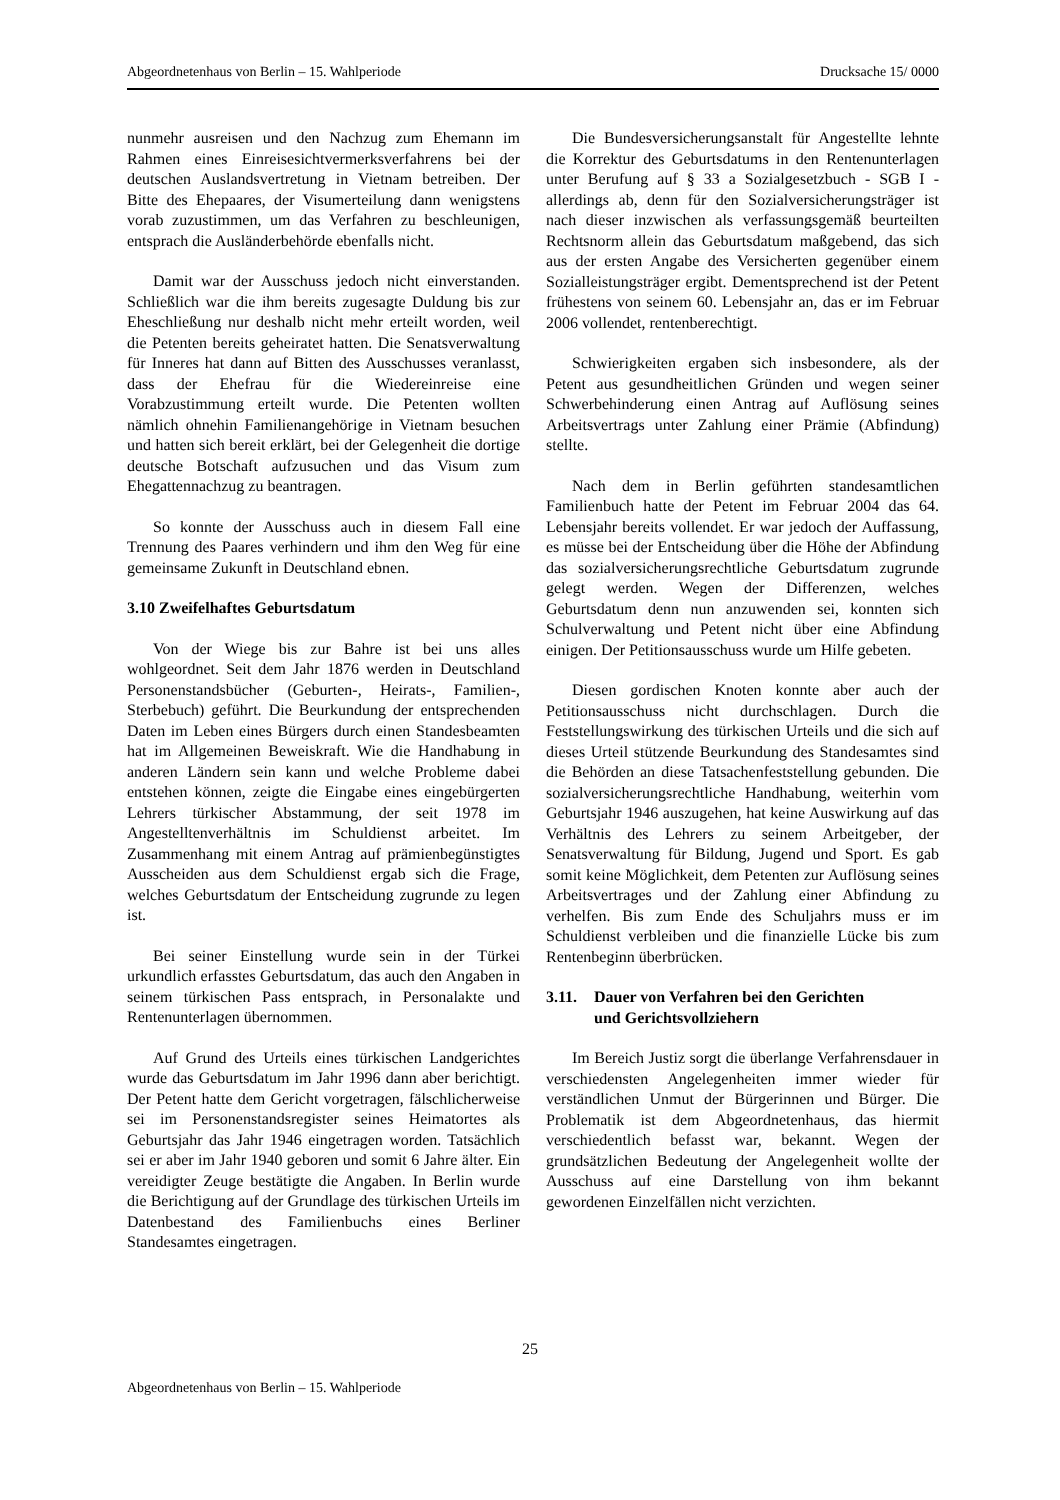Abgeordnetenhaus von Berlin – 15. Wahlperiode Drucksache 15/ 0000
nunmehr ausreisen und den Nachzug zum Ehemann im Rahmen eines Einreisesichtvermerksverfahrens bei der deutschen Auslandsvertretung in Vietnam betreiben. Der Bitte des Ehepaares, der Visumerteilung dann wenigstens vorab zuzustimmen, um das Verfahren zu beschleunigen, entsprach die Ausländerbehörde ebenfalls nicht.
Damit war der Ausschuss jedoch nicht einverstanden. Schließlich war die ihm bereits zugesagte Duldung bis zur Eheschließung nur deshalb nicht mehr erteilt worden, weil die Petenten bereits geheiratet hatten. Die Senatsverwaltung für Inneres hat dann auf Bitten des Ausschusses veranlasst, dass der Ehefrau für die Wiedereinreise eine Vorabzustimmung erteilt wurde. Die Petenten wollten nämlich ohnehin Familienangehörige in Vietnam besuchen und hatten sich bereit erklärt, bei der Gelegenheit die dortige deutsche Botschaft aufzusuchen und das Visum zum Ehegattennachzug zu beantragen.
So konnte der Ausschuss auch in diesem Fall eine Trennung des Paares verhindern und ihm den Weg für eine gemeinsame Zukunft in Deutschland ebnen.
3.10 Zweifelhaftes Geburtsdatum
Von der Wiege bis zur Bahre ist bei uns alles wohlgeordnet. Seit dem Jahr 1876 werden in Deutschland Personenstandsbücher (Geburten-, Heirats-, Familien-, Sterbebuch) geführt. Die Beurkundung der entsprechenden Daten im Leben eines Bürgers durch einen Standesbeamten hat im Allgemeinen Beweiskraft. Wie die Handhabung in anderen Ländern sein kann und welche Probleme dabei entstehen können, zeigte die Eingabe eines eingebürgerten Lehrers türkischer Abstammung, der seit 1978 im Angestelltenverhältnis im Schuldienst arbeitet. Im Zusammenhang mit einem Antrag auf prämienbegünstigtes Ausscheiden aus dem Schuldienst ergab sich die Frage, welches Geburtsdatum der Entscheidung zugrunde zu legen ist.
Bei seiner Einstellung wurde sein in der Türkei urkundlich erfasstes Geburtsdatum, das auch den Angaben in seinem türkischen Pass entsprach, in Personalakte und Rentenunterlagen übernommen.
Auf Grund des Urteils eines türkischen Landgerichtes wurde das Geburtsdatum im Jahr 1996 dann aber berichtigt. Der Petent hatte dem Gericht vorgetragen, fälschlicherweise sei im Personenstandsregister seines Heimatortes als Geburtsjahr das Jahr 1946 eingetragen worden. Tatsächlich sei er aber im Jahr 1940 geboren und somit 6 Jahre älter. Ein vereidigter Zeuge bestätigte die Angaben. In Berlin wurde die Berichtigung auf der Grundlage des türkischen Urteils im Datenbestand des Familienbuchs eines Berliner Standesamtes eingetragen.
Die Bundesversicherungsanstalt für Angestellte lehnte die Korrektur des Geburtsdatums in den Rentenunterlagen unter Berufung auf § 33 a Sozialgesetzbuch - SGB I - allerdings ab, denn für den Sozialversicherungsträger ist nach dieser inzwischen als verfassungsgemäß beurteilten Rechtsnorm allein das Geburtsdatum maßgebend, das sich aus der ersten Angabe des Versicherten gegenüber einem Sozialleistungsträger ergibt. Dementsprechend ist der Petent frühestens von seinem 60. Lebensjahr an, das er im Februar 2006 vollendet, rentenberechtigt.
Schwierigkeiten ergaben sich insbesondere, als der Petent aus gesundheitlichen Gründen und wegen seiner Schwerbehinderung einen Antrag auf Auflösung seines Arbeitsvertrags unter Zahlung einer Prämie (Abfindung) stellte.
Nach dem in Berlin geführten standesamtlichen Familienbuch hatte der Petent im Februar 2004 das 64. Lebensjahr bereits vollendet. Er war jedoch der Auffassung, es müsse bei der Entscheidung über die Höhe der Abfindung das sozialversicherungsrechtliche Geburtsdatum zugrunde gelegt werden. Wegen der Differenzen, welches Geburtsdatum denn nun anzuwenden sei, konnten sich Schulverwaltung und Petent nicht über eine Abfindung einigen. Der Petitionsausschuss wurde um Hilfe gebeten.
Diesen gordischen Knoten konnte aber auch der Petitionsausschuss nicht durchschlagen. Durch die Feststellungswirkung des türkischen Urteils und die sich auf dieses Urteil stützende Beurkundung des Standesamtes sind die Behörden an diese Tatsachenfeststellung gebunden. Die sozialversicherungsrechtliche Handhabung, weiterhin vom Geburtsjahr 1946 auszugehen, hat keine Auswirkung auf das Verhältnis des Lehrers zu seinem Arbeitgeber, der Senatsverwaltung für Bildung, Jugend und Sport. Es gab somit keine Möglichkeit, dem Petenten zur Auflösung seines Arbeitsvertrages und der Zahlung einer Abfindung zu verhelfen. Bis zum Ende des Schuljahrs muss er im Schuldienst verbleiben und die finanzielle Lücke bis zum Rentenbeginn überbrücken.
3.11. Dauer von Verfahren bei den Gerichten
und Gerichtsvollziehern
Im Bereich Justiz sorgt die überlange Verfahrensdauer in verschiedensten Angelegenheiten immer wieder für verständlichen Unmut der Bürgerinnen und Bürger. Die Problematik ist dem Abgeordnetenhaus, das hiermit verschiedentlich befasst war, bekannt. Wegen der grundsätzlichen Bedeutung der Angelegenheit wollte der Ausschuss auf eine Darstellung von ihm bekannt gewordenen Einzelfällen nicht verzichten.
25
Abgeordnetenhaus von Berlin – 15. Wahlperiode